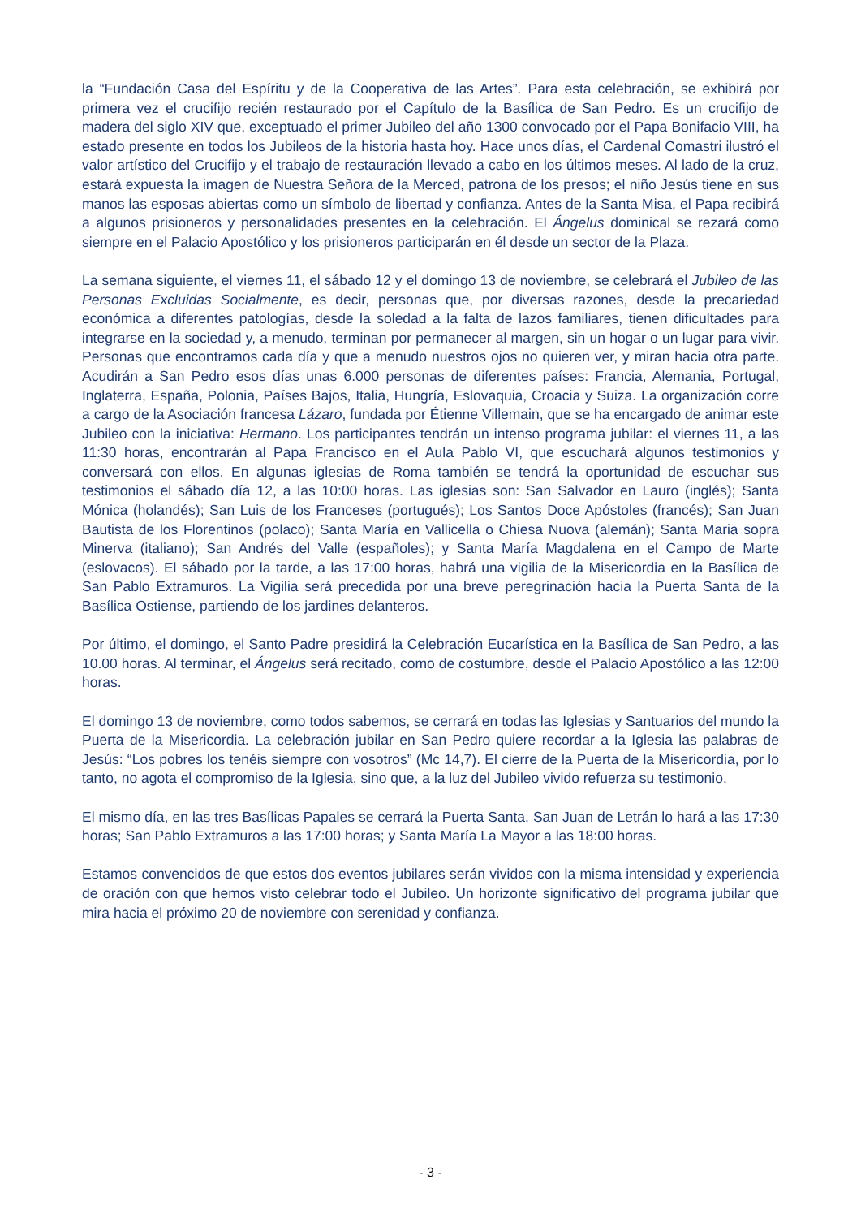la “Fundación Casa del Espíritu y de la Cooperativa de las Artes”. Para esta celebración, se exhibirá por primera vez el crucifijo recién restaurado por el Capítulo de la Basílica de San Pedro. Es un crucifijo de madera del siglo XIV que, exceptuado el primer Jubileo del año 1300 convocado por el Papa Bonifacio VIII, ha estado presente en todos los Jubileos de la historia hasta hoy. Hace unos días, el Cardenal Comastri ilustró el valor artístico del Crucifijo y el trabajo de restauración llevado a cabo en los últimos meses. Al lado de la cruz, estará expuesta la imagen de Nuestra Señora de la Merced, patrona de los presos; el niño Jesús tiene en sus manos las esposas abiertas como un símbolo de libertad y confianza. Antes de la Santa Misa, el Papa recibirá a algunos prisioneros y personalidades presentes en la celebración. El Ángelus dominical se rezará como siempre en el Palacio Apostólico y los prisioneros participarán en él desde un sector de la Plaza.
La semana siguiente, el viernes 11, el sábado 12 y el domingo 13 de noviembre, se celebrará el Jubileo de las Personas Excluidas Socialmente, es decir, personas que, por diversas razones, desde la precariedad económica a diferentes patologías, desde la soledad a la falta de lazos familiares, tienen dificultades para integrarse en la sociedad y, a menudo, terminan por permanecer al margen, sin un hogar o un lugar para vivir. Personas que encontramos cada día y que a menudo nuestros ojos no quieren ver, y miran hacia otra parte. Acudirán a San Pedro esos días unas 6.000 personas de diferentes países: Francia, Alemania, Portugal, Inglaterra, España, Polonia, Países Bajos, Italia, Hungría, Eslovaquia, Croacia y Suiza. La organización corre a cargo de la Asociación francesa Lázaro, fundada por Étienne Villemain, que se ha encargado de animar este Jubileo con la iniciativa: Hermano. Los participantes tendrán un intenso programa jubilar: el viernes 11, a las 11:30 horas, encontrarán al Papa Francisco en el Aula Pablo VI, que escuchará algunos testimonios y conversará con ellos. En algunas iglesias de Roma también se tendrá la oportunidad de escuchar sus testimonios el sábado día 12, a las 10:00 horas. Las iglesias son: San Salvador en Lauro (inglés); Santa Mónica (holandés); San Luis de los Franceses (portugués); Los Santos Doce Apóstoles (francés); San Juan Bautista de los Florentinos (polaco); Santa María en Vallicella o Chiesa Nuova (alemán); Santa Maria sopra Minerva (italiano); San Andrés del Valle (españoles); y Santa María Magdalena en el Campo de Marte (eslovacos). El sábado por la tarde, a las 17:00 horas, habrá una vigilia de la Misericordia en la Basílica de San Pablo Extramuros. La Vigilia será precedida por una breve peregrinación hacia la Puerta Santa de la Basílica Ostiense, partiendo de los jardines delanteros.
Por último, el domingo, el Santo Padre presidirá la Celebración Eucarística en la Basílica de San Pedro, a las 10.00 horas. Al terminar, el Ángelus será recitado, como de costumbre, desde el Palacio Apostólico a las 12:00 horas.
El domingo 13 de noviembre, como todos sabemos, se cerrará en todas las Iglesias y Santuarios del mundo la Puerta de la Misericordia. La celebración jubilar en San Pedro quiere recordar a la Iglesia las palabras de Jesús: “Los pobres los tenéis siempre con vosotros” (Mc 14,7). El cierre de la Puerta de la Misericordia, por lo tanto, no agota el compromiso de la Iglesia, sino que, a la luz del Jubileo vivido refuerza su testimonio.
El mismo día, en las tres Basílicas Papales se cerrará la Puerta Santa. San Juan de Letrán lo hará a las 17:30 horas; San Pablo Extramuros a las 17:00 horas; y Santa María La Mayor a las 18:00 horas.
Estamos convencidos de que estos dos eventos jubilares serán vividos con la misma intensidad y experiencia de oración con que hemos visto celebrar todo el Jubileo. Un horizonte significativo del programa jubilar que mira hacia el próximo 20 de noviembre con serenidad y confianza.
- 3 -